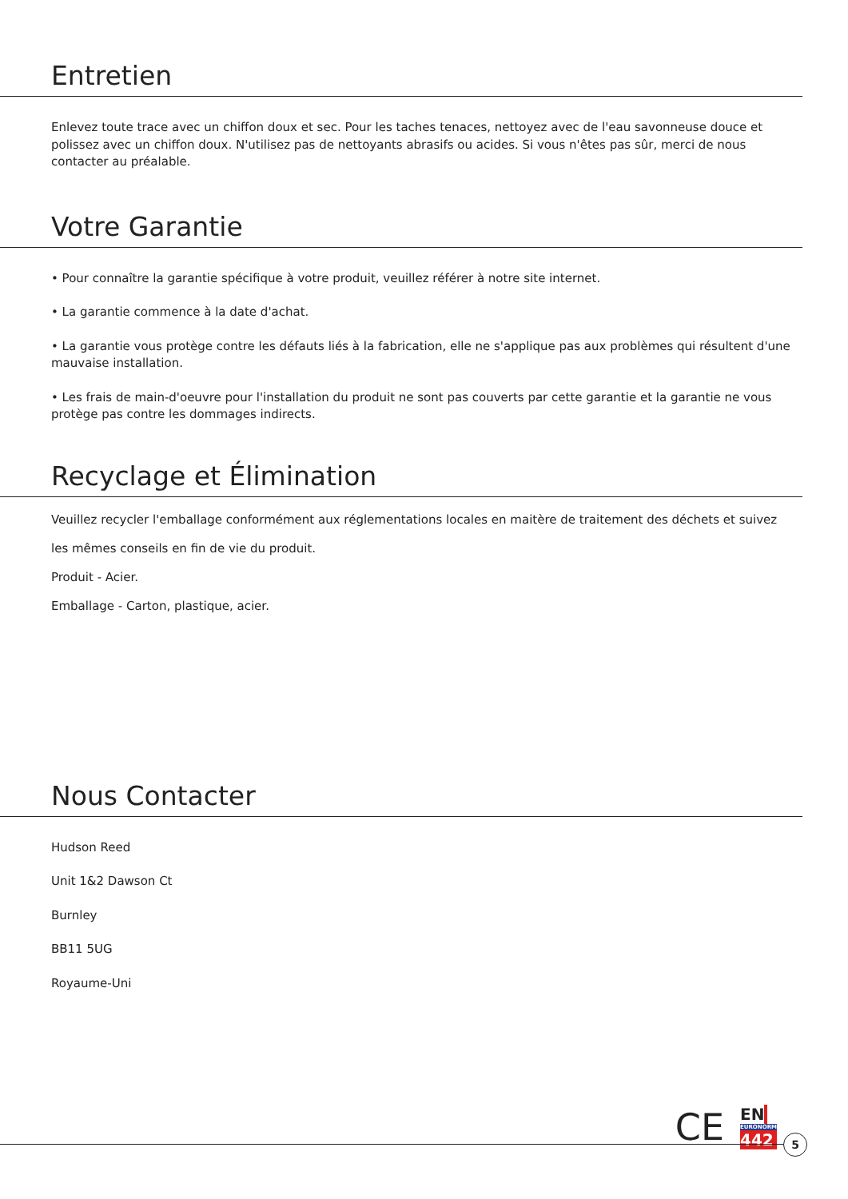Entretien
Enlevez toute trace avec un chiffon doux et sec. Pour les taches tenaces, nettoyez avec de l'eau savonneuse douce et polissez avec un chiffon doux. N'utilisez pas de nettoyants abrasifs ou acides. Si vous n'êtes pas sûr, merci de nous contacter au préalable.
Votre Garantie
• Pour connaître la garantie spécifique à votre produit, veuillez référer à notre site internet.
• La garantie commence à la date d'achat.
• La garantie vous protège contre les défauts liés à la fabrication, elle ne s'applique pas aux problèmes qui résultent d'une mauvaise installation.
• Les frais de main-d'oeuvre pour l'installation du produit ne sont pas couverts par cette garantie et la garantie ne vous protège pas contre les dommages indirects.
Recyclage et Élimination
Veuillez recycler l'emballage conformément aux réglementations locales en maitère de traitement des déchets et suivez les mêmes conseils en fin de vie du produit.
Produit - Acier.
Emballage - Carton, plastique, acier.
Nous Contacter
Hudson Reed
Unit 1&2 Dawson Ct
Burnley
BB11 5UG
Royaume-Uni
CE EN
EURONORM
442
5